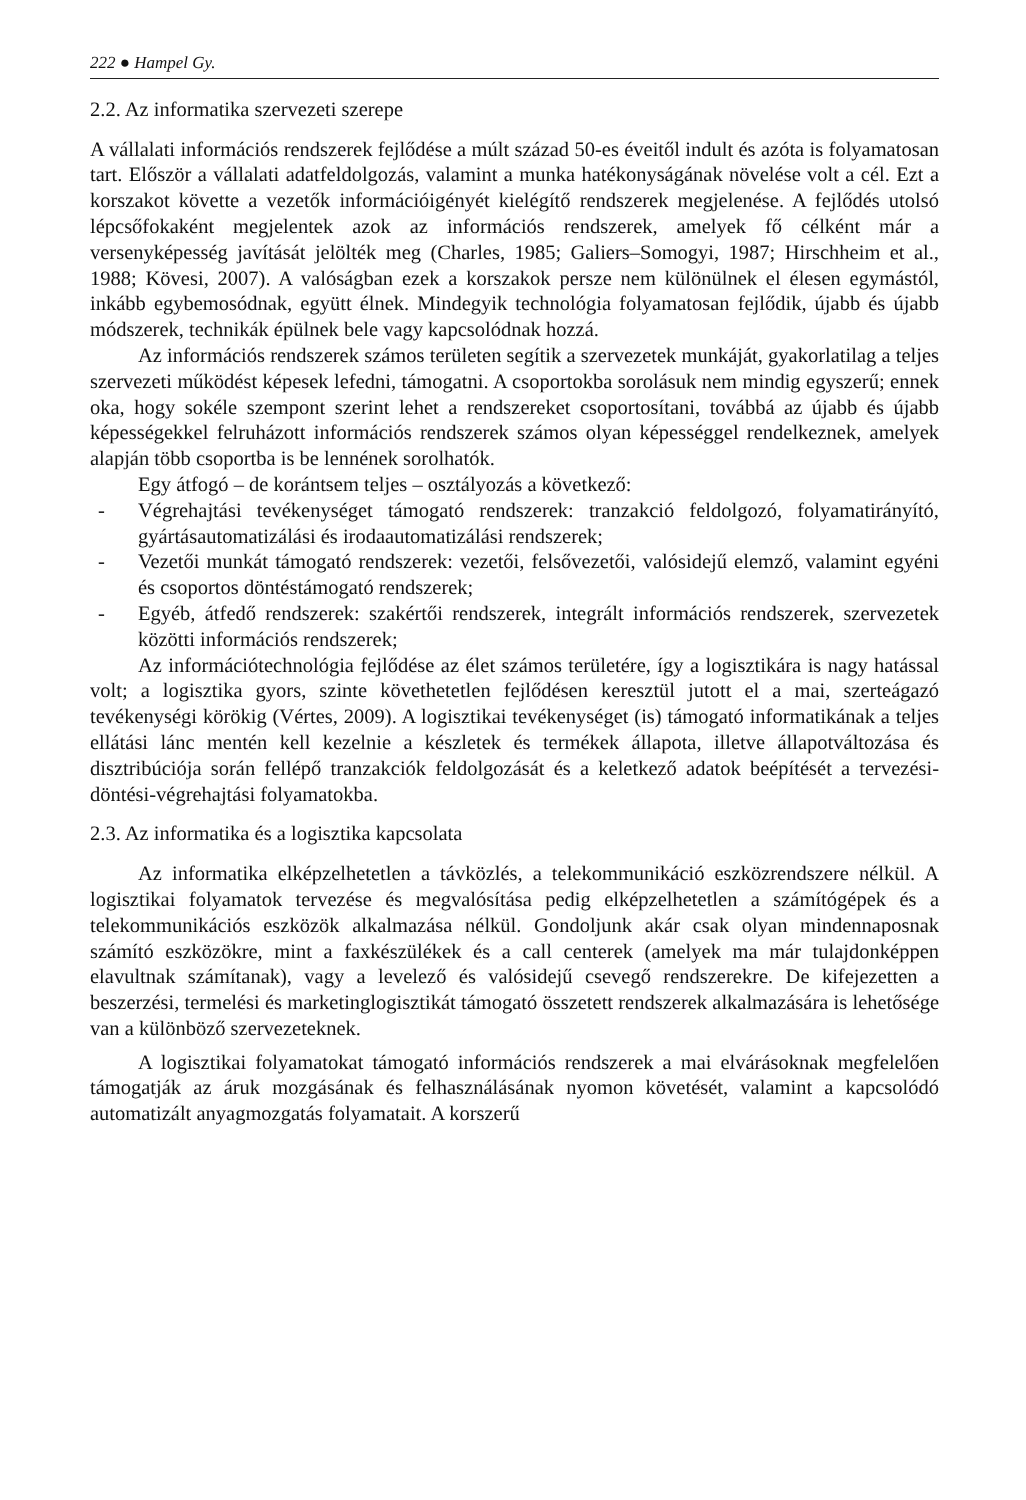222 ● Hampel Gy.
2.2. Az informatika szervezeti szerepe
A vállalati információs rendszerek fejlődése a múlt század 50-es éveitől indult és azóta is folyamatosan tart. Először a vállalati adatfeldolgozás, valamint a munka hatékonyságának növelése volt a cél. Ezt a korszakot követte a vezetők információigényét kielégítő rendszerek megjelenése. A fejlődés utolsó lépcsőfokaként megjelentek azok az információs rendszerek, amelyek fő célként már a versenyképesség javítását jelölték meg (Charles, 1985; Galiers–Somogyi, 1987; Hirschheim et al., 1988; Kövesi, 2007). A valóságban ezek a korszakok persze nem különülnek el élesen egymástól, inkább egybemosódnak, együtt élnek. Mindegyik technológia folyamatosan fejlődik, újabb és újabb módszerek, technikák épülnek bele vagy kapcsolódnak hozzá.
Az információs rendszerek számos területen segítik a szervezetek munkáját, gyakorlatilag a teljes szervezeti működést képesek lefedni, támogatni. A csoportokba sorolásuk nem mindig egyszerű; ennek oka, hogy sokéle szempont szerint lehet a rendszereket csoportosítani, továbbá az újabb és újabb képességekkel felruházott információs rendszerek számos olyan képességgel rendelkeznek, amelyek alapján több csoportba is be lennének sorolhatók.
Egy átfogó – de korántsem teljes – osztályozás a következő:
- Végrehajtási tevékenységet támogató rendszerek: tranzakció feldolgozó, folyamatirányító, gyártásautomatizálási és irodaautomatizálási rendszerek;
- Vezetői munkát támogató rendszerek: vezetői, felsővezetői, valósidejű elemző, valamint egyéni és csoportos döntéstámogató rendszerek;
- Egyéb, átfedő rendszerek: szakértői rendszerek, integrált információs rendszerek, szervezetek közötti információs rendszerek;
Az információtechnológia fejlődése az élet számos területére, így a logisztikára is nagy hatással volt; a logisztika gyors, szinte követhetetlen fejlődésen keresztül jutott el a mai, szerteágazó tevékenységi körökig (Vértes, 2009). A logisztikai tevékenységet (is) támogató informatikának a teljes ellátási lánc mentén kell kezelnie a készletek és termékek állapota, illetve állapotváltozása és disztribúciója során fellépő tranzakciók feldolgozását és a keletkező adatok beépítését a tervezési-döntési-végrehajtási folyamatokba.
2.3. Az informatika és a logisztika kapcsolata
Az informatika elképzelhetetlen a távközlés, a telekommunikáció eszközrendszere nélkül. A logisztikai folyamatok tervezése és megvalósítása pedig elképzelhetetlen a számítógépek és a telekommunikációs eszközök alkalmazása nélkül. Gondoljunk akár csak olyan mindennaposnak számító eszközökre, mint a faxkészülékek és a call centerek (amelyek ma már tulajdonképpen elavultnak számítanak), vagy a levelező és valósidejű csevegő rendszerekre. De kifejezetten a beszerzési, termelési és marketinglogisztikát támogató összetett rendszerek alkalmazására is lehetősége van a különböző szervezeteknek.
A logisztikai folyamatokat támogató információs rendszerek a mai elvárásoknak megfelelően támogatják az áruk mozgásának és felhasználásának nyomon követését, valamint a kapcsolódó automatizált anyagmozgatás folyamatait. A korszerű